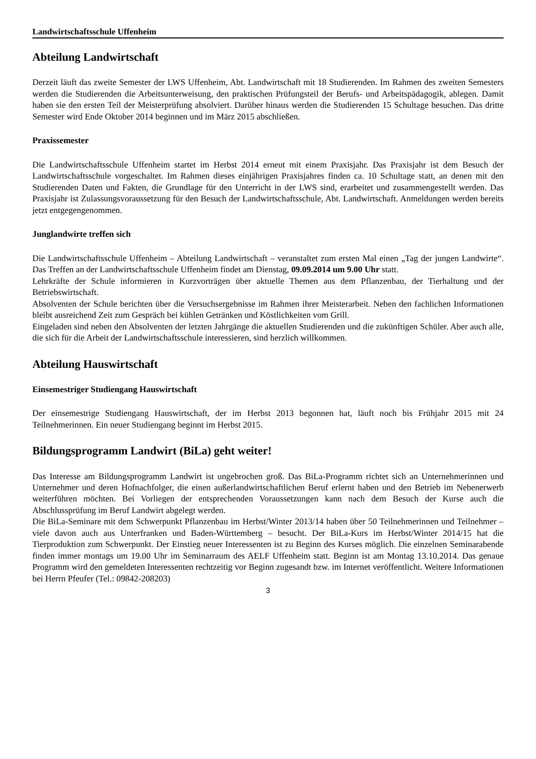Landwirtschaftsschule Uffenheim
Abteilung Landwirtschaft
Derzeit läuft das zweite Semester der LWS Uffenheim, Abt. Landwirtschaft mit 18 Studierenden. Im Rahmen des zweiten Semesters werden die Studierenden die Arbeitsunterweisung, den praktischen Prüfungsteil der Berufs- und Arbeitspädagogik, ablegen. Damit haben sie den ersten Teil der Meisterprüfung absolviert. Darüber hinaus werden die Studierenden 15 Schultage besuchen. Das dritte Semester wird Ende Oktober 2014 beginnen und im März 2015 abschließen.
Praxissemester
Die Landwirtschaftsschule Uffenheim startet im Herbst 2014 erneut mit einem Praxisjahr. Das Praxisjahr ist dem Besuch der Landwirtschaftsschule vorgeschaltet. Im Rahmen dieses einjährigen Praxisjahres finden ca. 10 Schultage statt, an denen mit den Studierenden Daten und Fakten, die Grundlage für den Unterricht in der LWS sind, erarbeitet und zusammengestellt werden. Das Praxisjahr ist Zulassungsvoraussetzung für den Besuch der Landwirtschaftsschule, Abt. Landwirtschaft. Anmeldungen werden bereits jetzt entgegengenommen.
Junglandwirte treffen sich
Die Landwirtschaftsschule Uffenheim – Abteilung Landwirtschaft – veranstaltet zum ersten Mal einen „Tag der jungen Landwirte“. Das Treffen an der Landwirtschaftsschule Uffenheim findet am Dienstag, 09.09.2014 um 9.00 Uhr statt.
Lehrkräfte der Schule informieren in Kurzvorträgen über aktuelle Themen aus dem Pflanzenbau, der Tierhaltung und der Betriebswirtschaft.
Absolventen der Schule berichten über die Versuchsergebnisse im Rahmen ihrer Meisterarbeit. Neben den fachlichen Informationen bleibt ausreichend Zeit zum Gespräch bei kühlen Getränken und Köstlichkeiten vom Grill.
Eingeladen sind neben den Absolventen der letzten Jahrgänge die aktuellen Studierenden und die zukünftigen Schüler. Aber auch alle, die sich für die Arbeit der Landwirtschaftsschule interessieren, sind herzlich willkommen.
Abteilung Hauswirtschaft
Einsemestriger Studiengang Hauswirtschaft
Der einsemestrige Studiengang Hauswirtschaft, der im Herbst 2013 begonnen hat, läuft noch bis Frühjahr 2015 mit 24 Teilnehmerinnen. Ein neuer Studiengang beginnt im Herbst 2015.
Bildungsprogramm Landwirt (BiLa) geht weiter!
Das Interesse am Bildungsprogramm Landwirt ist ungebrochen groß. Das BiLa-Programm richtet sich an Unternehmerinnen und Unternehmer und deren Hofnachfolger, die einen außerlandwirtschaftlichen Beruf erlernt haben und den Betrieb im Nebenerwerb weiterführen möchten. Bei Vorliegen der entsprechenden Voraussetzungen kann nach dem Besuch der Kurse auch die Abschlussprüfung im Beruf Landwirt abgelegt werden.
Die BiLa-Seminare mit dem Schwerpunkt Pflanzenbau im Herbst/Winter 2013/14 haben über 50 Teilnehmerinnen und Teilnehmer – viele davon auch aus Unterfranken und Baden-Württemberg – besucht. Der BiLa-Kurs im Herbst/Winter 2014/15 hat die Tierproduktion zum Schwerpunkt. Der Einstieg neuer Interessenten ist zu Beginn des Kurses möglich. Die einzelnen Seminarabende finden immer montags um 19.00 Uhr im Seminarraum des AELF Uffenheim statt. Beginn ist am Montag 13.10.2014. Das genaue Programm wird den gemeldeten Interessenten rechtzeitig vor Beginn zugesandt bzw. im Internet veröffentlicht. Weitere Informationen bei Herrn Pfeufer (Tel.: 09842-208203)
3